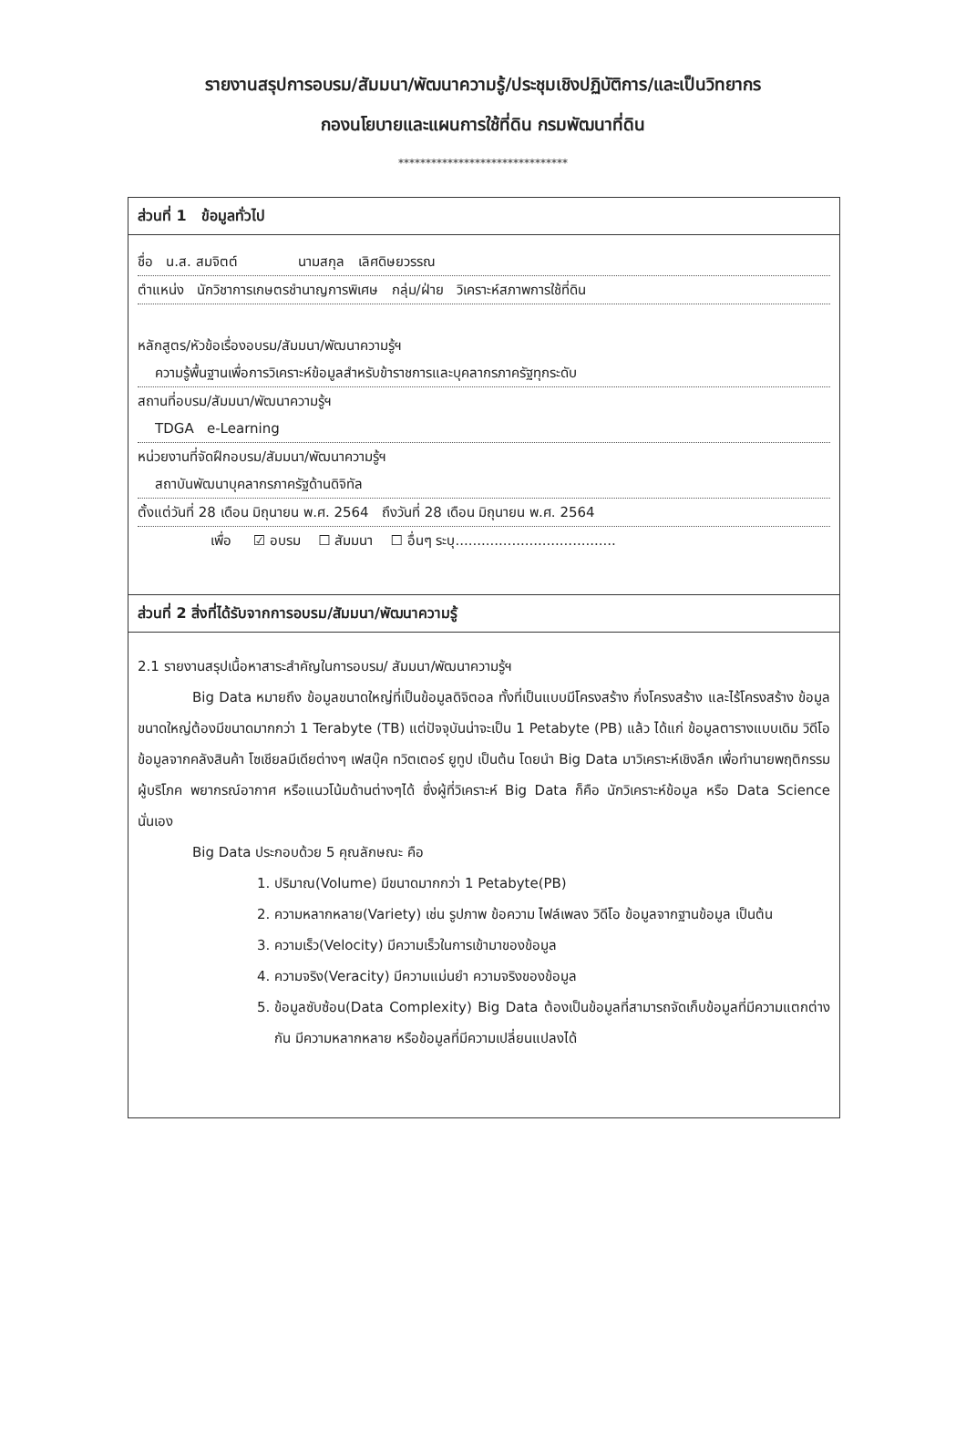รายงานสรุปการอบรม/สัมมนา/พัฒนาความรู้/ประชุมเชิงปฏิบัติการ/และเป็นวิทยากร
กองนโยบายและแผนการใช้ที่ดิน กรมพัฒนาที่ดิน
*******************************
ส่วนที่ 1 ข้อมูลทั่วไป
ชื่อ น.ส. สมจิตต์ นามสกุล เลิศดิษยวรรณ
ตำแหน่ง นักวิชาการเกษตรชำนาญการพิเศษ กลุ่ม/ฝ่าย วิเคราะห์สภาพการใช้ที่ดิน
หลักสูตร/หัวข้อเรื่องอบรม/สัมมนา/พัฒนาความรู้ฯ
ความรู้พื้นฐานเพื่อการวิเคราะห์ข้อมูลสำหรับข้าราชการและบุคลากรภาครัฐทุกระดับ
สถานที่อบรม/สัมมนา/พัฒนาความรู้ฯ
TDGA e-Learning
หน่วยงานที่จัดฝึกอบรม/สัมมนา/พัฒนาความรู้ฯ
สถาบันพัฒนาบุคลากรภาครัฐด้านดิจิทัล
ตั้งแต่วันที่ 28 เดือน มิถุนายน พ.ศ. 2564 ถึงวันที่ 28 เดือน มิถุนายน พ.ศ. 2564
เพื่อ ☑ อบรม ☐ สัมมนา ☐ อื่นๆ ระบุ.....................................
ส่วนที่ 2 สิ่งที่ได้รับจากการอบรม/สัมมนา/พัฒนาความรู้
2.1 รายงานสรุปเนื้อหาสาระสำคัญในการอบรม/ สัมมนา/พัฒนาความรู้ฯ
Big Data หมายถึง ข้อมูลขนาดใหญ่ที่เป็นข้อมูลดิจิตอล ทั้งที่เป็นแบบมีโครงสร้าง กึ่งโครงสร้าง และไร้โครงสร้าง ข้อมูลขนาดใหญ่ต้องมีขนาดมากกว่า 1 Terabyte (TB) แต่ปัจจุบันน่าจะเป็น 1 Petabyte (PB) แล้ว ได้แก่ ข้อมูลตารางแบบเดิม วิดีโอ ข้อมูลจากคลังสินค้า โซเชียลมีเดียต่างๆ เฟสบุ๊ค ทวิตเตอร์ ยูทูป เป็นต้น โดยนำ Big Data มาวิเคราะห์เชิงลึก เพื่อทำนายพฤติกรรมผู้บริโภค พยากรณ์อากาศ หรือแนวโน้มด้านต่างๆได้ ซึ่งผู้ที่วิเคราะห์ Big Data ก็คือ นักวิเคราะห์ข้อมูล หรือ Data Science นั่นเอง
Big Data ประกอบด้วย 5 คุณลักษณะ คือ
1. ปริมาณ(Volume) มีขนาดมากกว่า 1 Petabyte(PB)
2. ความหลากหลาย(Variety) เช่น รูปภาพ ข้อความ ไฟล์เพลง วิดีโอ ข้อมูลจากฐานข้อมูล เป็นต้น
3. ความเร็ว(Velocity) มีความเร็วในการเข้ามาของข้อมูล
4. ความจริง(Veracity) มีความแม่นยำ ความจริงของข้อมูล
5. ข้อมูลซับซ้อน(Data Complexity) Big Data ต้องเป็นข้อมูลที่สามารถจัดเก็บข้อมูลที่มีความแตกต่างกัน มีความหลากหลาย หรือข้อมูลที่มีความเปลี่ยนแปลงได้